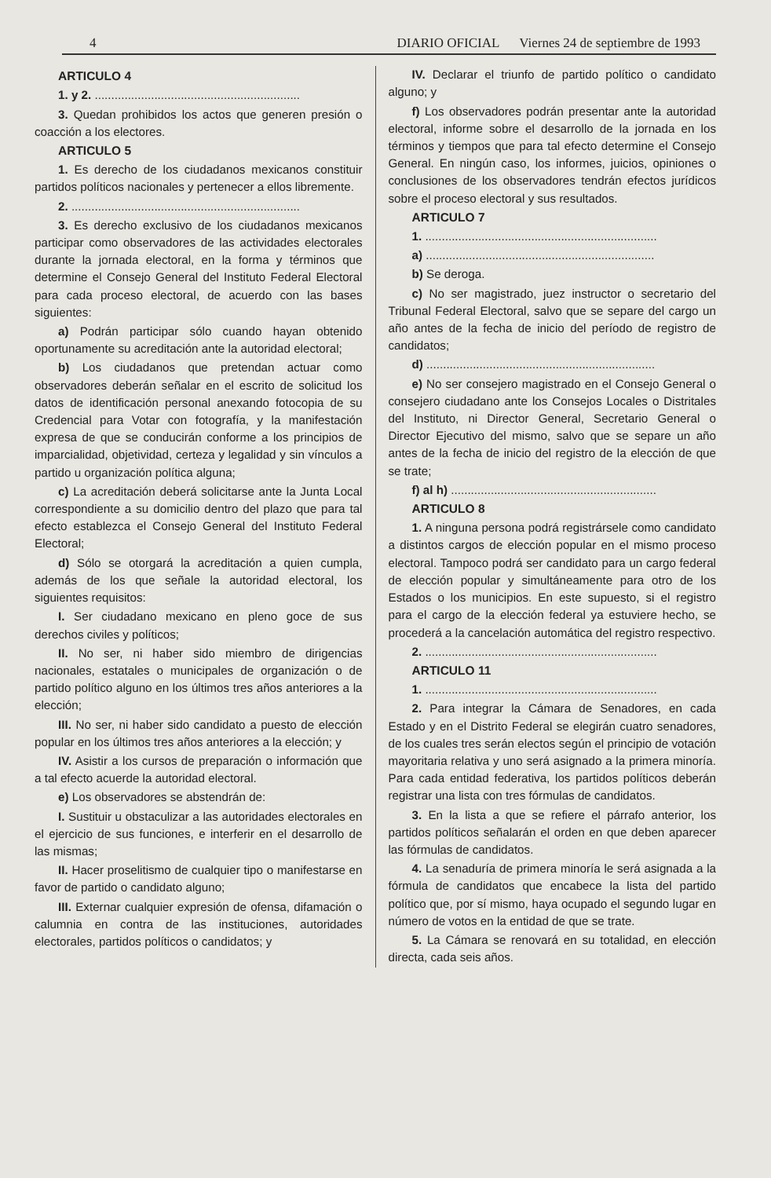4 DIARIO OFICIAL Viernes 24 de septiembre de 1993
ARTICULO 4
1. y 2. ..............................................................
3. Quedan prohibidos los actos que generen presión o coacción a los electores.
ARTICULO 5
1. Es derecho de los ciudadanos mexicanos constituir partidos políticos nacionales y pertenecer a ellos libremente.
2. .....................................................................
3. Es derecho exclusivo de los ciudadanos mexicanos participar como observadores de las actividades electorales durante la jornada electoral, en la forma y términos que determine el Consejo General del Instituto Federal Electoral para cada proceso electoral, de acuerdo con las bases siguientes:
a) Podrán participar sólo cuando hayan obtenido oportunamente su acreditación ante la autoridad electoral;
b) Los ciudadanos que pretendan actuar como observadores deberán señalar en el escrito de solicitud los datos de identificación personal anexando fotocopia de su Credencial para Votar con fotografía, y la manifestación expresa de que se conducirán conforme a los principios de imparcialidad, objetividad, certeza y legalidad y sin vínculos a partido u organización política alguna;
c) La acreditación deberá solicitarse ante la Junta Local correspondiente a su domicilio dentro del plazo que para tal efecto establezca el Consejo General del Instituto Federal Electoral;
d) Sólo se otorgará la acreditación a quien cumpla, además de los que señale la autoridad electoral, los siguientes requisitos:
I. Ser ciudadano mexicano en pleno goce de sus derechos civiles y políticos;
II. No ser, ni haber sido miembro de dirigencias nacionales, estatales o municipales de organización o de partido político alguno en los últimos tres años anteriores a la elección;
III. No ser, ni haber sido candidato a puesto de elección popular en los últimos tres años anteriores a la elección; y
IV. Asistir a los cursos de preparación o información que a tal efecto acuerde la autoridad electoral.
e) Los observadores se abstendrán de:
I. Sustituir u obstaculizar a las autoridades electorales en el ejercicio de sus funciones, e interferir en el desarrollo de las mismas;
II. Hacer proselitismo de cualquier tipo o manifestarse en favor de partido o candidato alguno;
III. Externar cualquier expresión de ofensa, difamación o calumnia en contra de las instituciones, autoridades electorales, partidos políticos o candidatos; y
IV. Declarar el triunfo de partido político o candidato alguno; y
f) Los observadores podrán presentar ante la autoridad electoral, informe sobre el desarrollo de la jornada en los términos y tiempos que para tal efecto determine el Consejo General. En ningún caso, los informes, juicios, opiniones o conclusiones de los observadores tendrán efectos jurídicos sobre el proceso electoral y sus resultados.
ARTICULO 7
1. ......................................................................
a) .....................................................................
b) Se deroga.
c) No ser magistrado, juez instructor o secretario del Tribunal Federal Electoral, salvo que se separe del cargo un año antes de la fecha de inicio del período de registro de candidatos;
d) .....................................................................
e) No ser consejero magistrado en el Consejo General o consejero ciudadano ante los Consejos Locales o Distritales del Instituto, ni Director General, Secretario General o Director Ejecutivo del mismo, salvo que se separe un año antes de la fecha de inicio del registro de la elección de que se trate;
f) al h) ..............................................................
ARTICULO 8
1. A ninguna persona podrá registrársele como candidato a distintos cargos de elección popular en el mismo proceso electoral. Tampoco podrá ser candidato para un cargo federal de elección popular y simultáneamente para otro de los Estados o los municipios. En este supuesto, si el registro para el cargo de la elección federal ya estuviere hecho, se procederá a la cancelación automática del registro respectivo.
2. ......................................................................
ARTICULO 11
1. ......................................................................
2. Para integrar la Cámara de Senadores, en cada Estado y en el Distrito Federal se elegirán cuatro senadores, de los cuales tres serán electos según el principio de votación mayoritaria relativa y uno será asignado a la primera minoría. Para cada entidad federativa, los partidos políticos deberán registrar una lista con tres fórmulas de candidatos.
3. En la lista a que se refiere el párrafo anterior, los partidos políticos señalarán el orden en que deben aparecer las fórmulas de candidatos.
4. La senaduría de primera minoría le será asignada a la fórmula de candidatos que encabece la lista del partido político que, por sí mismo, haya ocupado el segundo lugar en número de votos en la entidad de que se trate.
5. La Cámara se renovará en su totalidad, en elección directa, cada seis años.